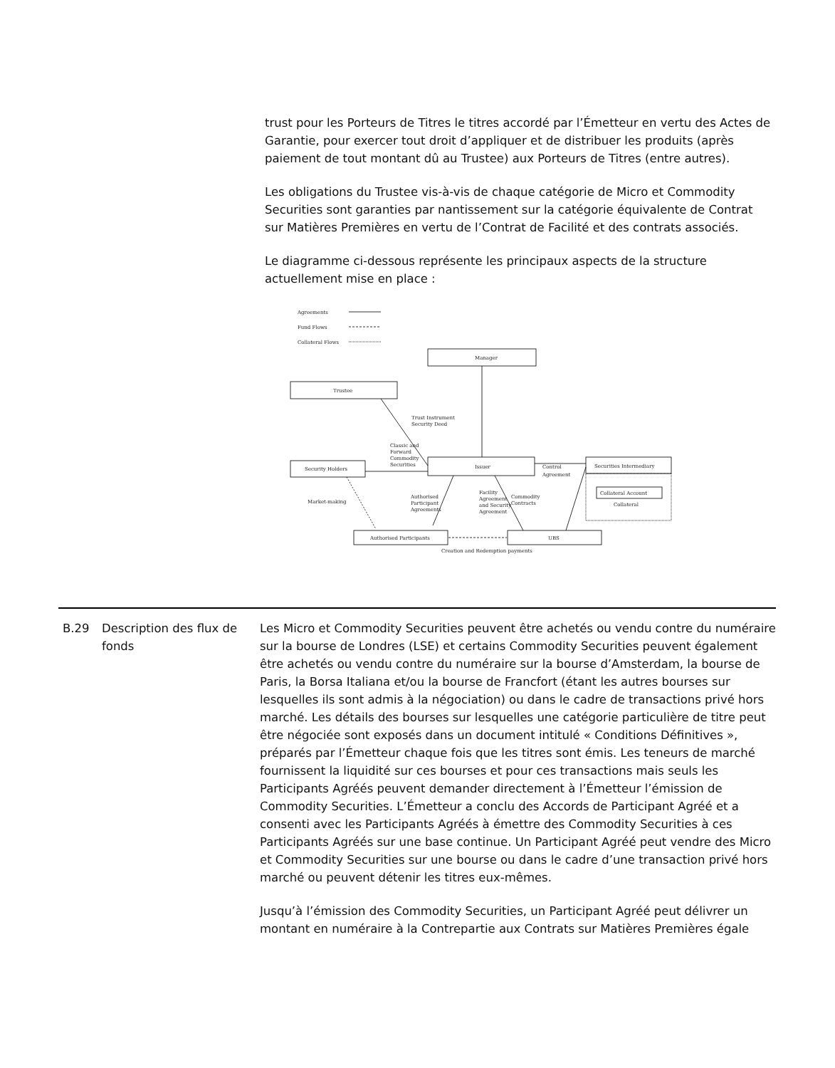trust pour les Porteurs de Titres le titres accordé par l’Émetteur en vertu des Actes de Garantie, pour exercer tout droit d’appliquer et de distribuer les produits (après paiement de tout montant dû au Trustee) aux Porteurs de Titres (entre autres).
Les obligations du Trustee vis-à-vis de chaque catégorie de Micro et Commodity Securities sont garanties par nantissement sur la catégorie équivalente de Contrat sur Matières Premières en vertu de l’Contrat de Facilité et des contrats associés.
Le diagramme ci-dessous représente les principaux aspects de la structure actuellement mise en place :
Agreements
Fund Flows
Collateral Flows
Manager
Trustee
Trust Instrument
Security Deed
Classic and
Forward
Commodity
Securities
Security Holders
Issuer
Control
Agreement
Securities Intermediary
Collateral Account
Collateral
Market-making
Authorised
Participant
Agreements
Facility
Agreement
and Security
Agreement
Commodity
Contracts
Authorised Participants
UBS
Creation and Redemption payments
B.29 Description des flux de fonds
Les Micro et Commodity Securities peuvent être achetés ou vendu contre du numéraire sur la bourse de Londres (LSE) et certains Commodity Securities peuvent également être achetés ou vendu contre du numéraire sur la bourse d’Amsterdam, la bourse de Paris, la Borsa Italiana et/ou la bourse de Francfort (étant les autres bourses sur lesquelles ils sont admis à la négociation) ou dans le cadre de transactions privé hors marché. Les détails des bourses sur lesquelles une catégorie particulière de titre peut être négociée sont exposés dans un document intitulé « Conditions Définitives », préparés par l’Émetteur chaque fois que les titres sont émis. Les teneurs de marché fournissent la liquidité sur ces bourses et pour ces transactions mais seuls les Participants Agréés peuvent demander directement à l’Émetteur l’émission de Commodity Securities. L’Émetteur a conclu des Accords de Participant Agréé et a consenti avec les Participants Agréés à émettre des Commodity Securities à ces Participants Agréés sur une base continue. Un Participant Agréé peut vendre des Micro et Commodity Securities sur une bourse ou dans le cadre d’une transaction privé hors marché ou peuvent détenir les titres eux-mêmes.
Jusqu’à l’émission des Commodity Securities, un Participant Agréé peut délivrer un montant en numéraire à la Contrepartie aux Contrats sur Matières Premières égale